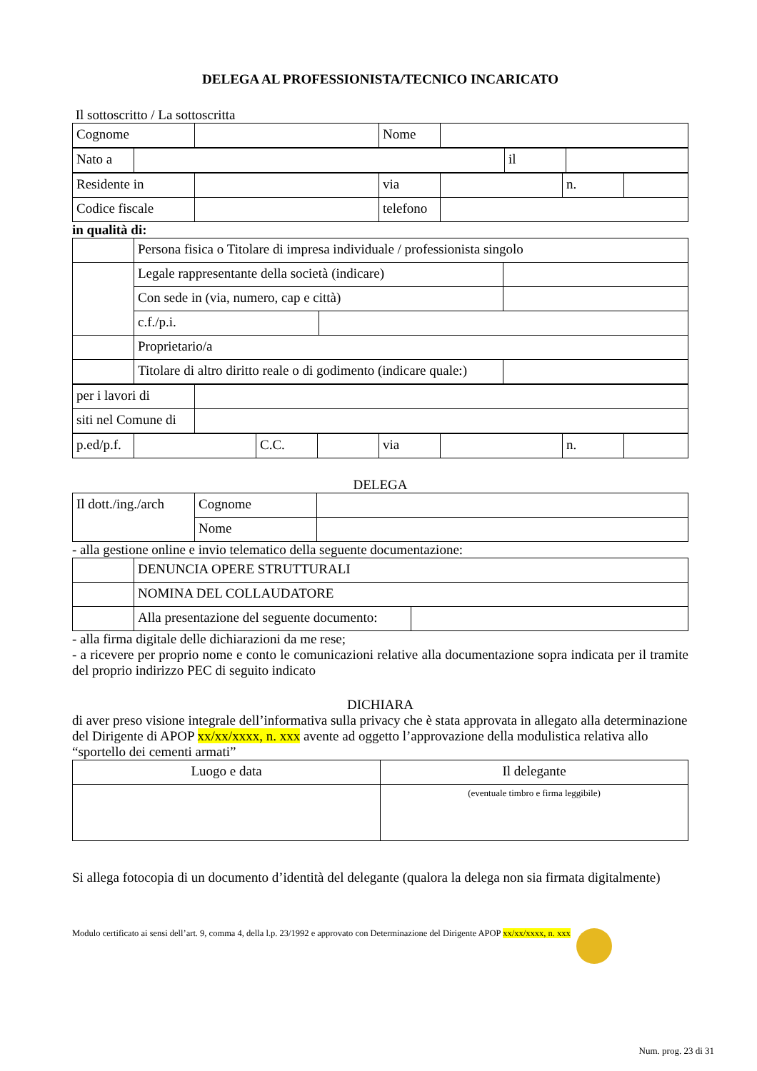DELEGA AL PROFESSIONISTA/TECNICO INCARICATO
Il sottoscritto / La sottoscritta
| Cognome | | Nome | |
| Nato a | | il | |
| Residente in | | via | | n. | |
| Codice fiscale | | telefono | | | |
in qualità di:
| | Persona fisica o Titolare di impresa individuale / professionista singolo | | |
| | Legale rappresentante della società (indicare) | | |
| | Con sede in (via, numero, cap e città) | | |
| | c.f./p.i. | | |
| | Proprietario/a | | |
| | Titolare di altro diritto reale o di godimento (indicare quale:) | | |
| per i lavori di | |
| siti nel Comune di | |
| p.ed/p.f. | | C.C. | | via | | n. | |
DELEGA
| Il dott./ing./arch | Cognome | |
| | Nome | |
- alla gestione online e invio telematico della seguente documentazione:
| | DENUNCIA OPERE STRUTTURALI | |
| | NOMINA DEL COLLAUDATORE | |
| | Alla presentazione del seguente documento: | |
- alla firma digitale delle dichiarazioni da me rese;
- a ricevere per proprio nome e conto le comunicazioni relative alla documentazione sopra indicata per il tramite del proprio indirizzo PEC di seguito indicato
DICHIARA
di aver preso visione integrale dell’informativa sulla privacy che è stata approvata in allegato alla determinazione del Dirigente di APOP xx/xx/xxxx, n. xxx avente ad oggetto l’approvazione della modulistica relativa allo “sportello dei cementi armati”
| Luogo e data | Il delegante |
| | (eventuale timbro e firma leggibile) |
Si allega fotocopia di un documento d’identità del delegante (qualora la delega non sia firmata digitalmente)
Modulo certificato ai sensi dell’art. 9, comma 4, della l.p. 23/1992 e approvato con Determinazione del Dirigente APOP xx/xx/xxxx, n. xxx
Num. prog. 23 di 31